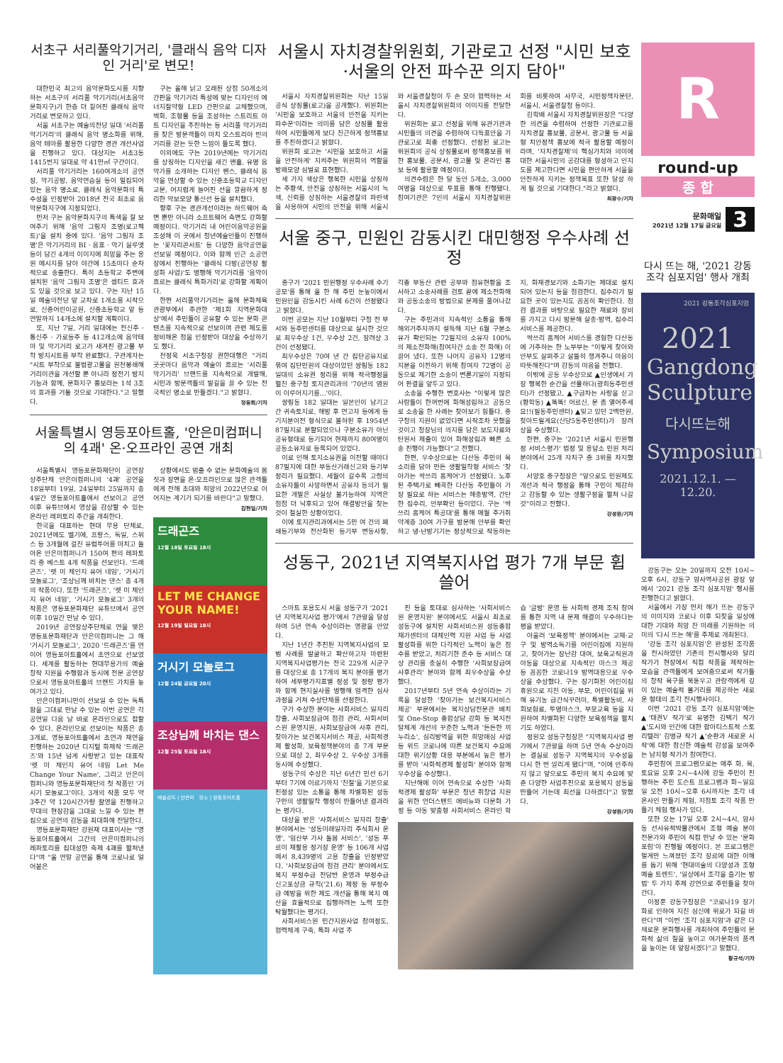서초구 서리풀악기거리, '클래식 음악 디자인 거리'로 변모!
대한민국 최고의 음악문화도시를 지향하는 서초구의 서리풀 악기거리(서초음악문화지구)가 한층 더 짙어진 클래식 음악 거리로 변모하고 있다.
서울 서초구는 예술의전당 일대 '서리풀 악기거리'의 클래식 음악 명소화를 위해, 음악 테마를 활용한 다양한 경관 개선사업을 진행하고 있다. 대상지는 서초3동 1415번지 일대로 약 41만㎡ 구간이다.
서리풀 악기거리는 160여개소의 공연장, 악기공방, 음악연습실 등이 밀집되어있는 음악 명소로, 클래식 음악문화의 특수성을 인정받아 2018년 전국 최초로 음악문화지구에 지정되었다.
먼저 구는 음악문화지구의 특색을 잘 보여주기 위해 '음악 그림자 조명(로고젝트)'을 설치 중에 있다. '음악 그림자 조명'은 악기거리의 BI · 음표 · 악기 실루엣 등이 담긴 4개의 이미지에 희망을 주는 응원 메시지를 담아 야간에 15초마다 순차적으로 송출한다. 특히 초등학교 주변에 설치된 '음악 그림자 조명'은 셉티드 효과도 있을 것으로 보고 있다. 구는 지난 15일 예술의전당 앞 교차로 1개소를 시작으로, 신중어린이공원, 신중초등학교 앞 등 연말까지 14개소에 설치할 계획이다.
또, 지난 7일, 거리 일대에는 전신주 · 통신주 · 가로등주 등 412개소에 음악테마 및 악기거리 로고가 새겨진 광고물 부착 방지시트를 부착 완료했다. 구관계자는 "시트 부착으로 불법광고물을 원천봉쇄해 거리미관을 개선할 뿐 아니라 정전기 방지 기능과 함께, 문화지구 홍보라는 1석 3조의 효과를 거둘 것으로 기대한다."고 말했다.
구는 올해 낡고 오래된 상점 50개소의 간판을 악기거리 특성에 맞는 디자인의 에너지절약형 LED 간판으로 교체했으며, 벽화, 조형물 등을 조성하는 스트리트 아트 디자인을 추진하는 등 서리풀 악기거리를 찾은 방문객들이 마치 오스트리아 빈의 거리를 걷는 듯한 느낌이 들도록 했다.
이외에도 구는 2019년에는 악기거리를 상징하는 디자인을 새긴 맨홀, 유명 음악가를 소개하는 디자인 펜스, 클래식 음악을 연상할 수 있는 신중초등학교 디자인 교문, 어지럽게 늘어진 선을 깔끔하게 정리한 악보모양 통신선 등을 설치했다.
향후 구는 경관개선이라는 하드웨어 측면 뿐만 아니라 소프트웨어 측면도 강화할 예정이다. 악기거리 내 어린이음악공원을 조성해 이 곳에서 청년예술인들이 진행하는 '꽃자리콘서트' 등 다양한 음악공연을 선보일 예정이다. 이와 함께 인근 소공연장에서 진행하는 '클래식 다방(공연장 활성화 사업)'도 병행해 악기거리를 '음악이 흐르는 클래식 특화거리'로 강화할 계획이다.
한편 서리풀악기거리는 올해 문화체육관광부에서 주관한 '제1회 지역문화대상'에서 주민들이 공유할 수 있는 문화 콘텐츠를 지속적으로 선보이며 관련 제도를 정비해온 점을 인정받아 대상을 수상하기도 했다.
천정욱 서초구청장 권한대행은 "거리 곳곳마다 음악과 예술이 흐르는 '서리풀 악기거리' 브랜드를 지속적으로 개발해, 시민과 방문객들의 발길을 끌 수 있는 전국적인 명소로 만들겠다."고 밝혔다.
정동희/기자
서울특별시 영등포아트홀, '안은미컴퍼니의 4괘' 온·오프라인 공연 개최
서울특별시 영등포문화재단이 공연장 상주단체 안은미컴퍼니의 '4괘' 공연을 18일부터 19일, 24일부터 25일까지 총 4일간 영등포아트홀에서 선보이고 공연 이후 유튜브에서 영상을 감상할 수 있는 온라인 레퍼토리 주간을 개최한다.
한국을 대표하는 현대 무용 단체로, 2021년에도 벨기에, 프랑스, 독일, 스위스 등 3개월에 걸친 유럽투어를 마치고 돌아온 안은미컴퍼니가 150여 편의 레파토리 중 베스트 4개 작품을 선보인다. '드래곤즈', '렛 미 체인지 유어 네임', '거시기 모놀로그', '조상님께 바치는 댄스' 총 4개의 작품이다. 또한 '드래곤즈', '렛 미 체인지 유어 네임', '거시기 모놀로그' 3개의 작품은 영등포문화재단 유튜브에서 공연 이후 10일간 만날 수 있다.
2019년 공연장상주단체로 연을 맺은 영등포문화재단과 안은미컴퍼니는 그 해 '거시기 모놀로그', 2020 '드래곤즈'를 연이어 영등포아트홀에서 초연으로 선보였다. 세계를 활동하는 현대무용가의 예술 창작 지원을 수행함과 동시에 전문 공연장으로서 영등포아트홀의 브랜드 가치를 높여가고 있다.
안은미컴퍼니만이 선보일 수 있는 독특함을 그대로 만날 수 있는 이번 공연은 각 공연일 다음 날 바로 온라인으로도 접할 수 있다. 온라인으로 선보이는 작품은 총 3개로, 영등포아트홀에서 초연과 재연을 진행하는 2020년 디지털 화제작 '드래곤즈'와 15년 넘게 사랑받고 있는 대표작 '렛 미 체인지 유어 네임 Let Me Change Your Name', 그리고 안은미컴퍼니와 영등포문화재단의 첫 작품인 '거시기 모놀로그'이다. 3개의 작품 모두 약 3주간 약 120시간가량 촬영을 진행하고 무대의 현장감을 그대로 느낄 수 있는 편집으로 공연의 감동을 최대화해 전달한다.
영등포문화재단 강원재 대표이사는 "영등포아트홀에서 그간의 안은미컴퍼니의 레파토리를 집대성한 축제 4괘를 펼쳐낸다"며 "올 연말 공연을 통해 코로나로 얼어붙은
상황에서도 멈출 수 없는 문화예술의 몸짓과 장면을 온·오프라인으로 많은 관객들에게 전해 초대와 희망의 2022년으로 이어지는 계기가 되기를 바란다"고 말했다.
김현일/기자
드래곤즈
12월 18일 토요일 18시
LET ME CHANGE YOUR NAME!
12월 19일 일요일 18시
거시기 모놀로그
12월 24일 금요일 20시
조상님께 바치는 댄스
12월 25일 토요일 18시
예술감독 | 안은미 장소 | 영등포아트홀
서울시 자치경찰위원회, 기관로고 선정 "시민 보호·서울의 안전 파수꾼 의지 담아"
서울시 자치경찰위원회는 지난 15일 공식 상징물(로고)을 공개했다. 위원회는 '시민을 보호하고 서울의 안전을 지키는 파수꾼'이라는 의미를 담은 상징물 활용하여 시민들에게 보다 친근하게 정책홍보를 추진하겠다고 밝혔다.
위원회 로고는 '시민을 보호하고 서울을 안전하게' 지켜주는 위원회의 역할을 방패모양 심벌로 표현했다.
세 가지 색상은 행복한 시민을 상징하는 주황색, 안전을 상징하는 서울시의 녹색, 신뢰를 상징하는 서울경찰의 파란색을 사용하여 시민의 안전을 위해 서울시와 서울경찰청이 두 손 모아 협력하는 서울시 자치경찰위원회의 이미지를 전달한다.
위원회는 로고 선정을 위해 유관기관과 시민들의 의견을 수렴하여 다득표안을 기관로고로 최종 선정했다. 선정된 로고는 위원회의 공식 상징물로써 정책홍보를 위한 홍보물, 공문서, 광고물 및 온라인 홍보 등에 활용할 예정이다.
의견수렴은 한 달 동안 5개소, 3,000여명을 대상으로 투표를 통해 진행됐다. 참여기관은 7인의 서울시 자치경찰위원회를 비롯하여 사무국, 시민정책자문단, 서울시, 서울경찰청 등이다.
김학배 서울시 자치경찰위원장은 "다양한 의견을 수렴하여 선정한 기관로고를 자치경찰 홍보물, 공문서, 광고물 등 서울형 치안정책 홍보에 적극 활용할 예정이라며, '자치경찰제'의 핵심가치와 의미에 대한 서울시민의 공감대를 형성하고 인지도를 제고한다면 시민을 편안하게 서울을 안전하게 지키는 정책목표 또한 달성 하게 될 것으로 기대한다."라고 밝혔다.
최광수/기자
서울 중구, 민원인 감동시킨 대민행정 우수사례 선정
중구가 '2021 민원행정 우수사례 수기 공모'를 통해 올 한 해 주민 눈높이에서 민원인을 감동시킨 사례 6건이 선정됐다고 밝혔다.
이번 공모는 지난 10월부터 구청 전 부서와 동주민센터를 대상으로 실시한 것으로 최우수상 1건, 우수상 2건, 장려상 3건이 선정됐다.
최우수상은 70여 년 간 집단공유지로 묶여 집단민원의 대상이었던 쌍림동 182 일대의 소유권 정리를 위해 적극행정을 펼친 중구청 토지관리과의 '70년의 염원이 이루어지기를...'이다.
쌍림동 182 일대는 일본인이 남기고 간 귀속토지로, 해방 후 연고자 등에게 등기지분이전 형식으로 불하된 후 1954년 87필지로 분할되었으나 구분소유가 아닌 공유형태로 등기되어 현재까지 80여명이 공동소유자로 등록되어 있었다.
이로 인해 토지소유권을 이전할 때마다 87필지에 대한 부동산거래신고와 등기부정리가 필요했다. 세월이 갈수록 고령의 소유자들이 사망하면서 공유자 동의가 필요한 개발은 사실상 불가능하여 지역은 점점 더 낙후되고 있어 해결방안을 찾는 것이 절실한 상황이었다.
이에 토지관리과에서는 5만 여 건의 폐쇄등기부와 전산화된 등기부 변동사항, 각종 부동산 관련 공부와 점유현황을 조사하고 소송사례를 검토 끝에 제소전화해와 공동소송의 방법으로 문제를 풀어나갔다.
구는 주민과의 지속적인 소통을 통해 해외거주자까지 설득해 지난 6월 구분소유가 확인되는 72필지의 소유자 100%의 제소전화해(참여자간 소송 전 화해) 이끌어 냈다. 또한 나머지 공유자 12명의 지분을 이전하기 위해 참여자 72명이 공동으로 제기한 소송이 변론기일이 지정되어 판결을 앞두고 있다.
소송을 수행한 변호사는 "이렇게 많은 사람들이 한꺼번에 화해성립하고 공동으로 소송을 한 사례는 찾아보기 힘들다. 중구청의 지원이 없었다면 시작조차 못했을 것이고 청장님의 의지를 담은 보도자료와 탄원서 제출이 있어 화해성립과 빠른 소송 진행이 가능했다"고 전했다.
한편, 우수상으로는 다산동 주민의 목소리를 담아 만든 생활밀착형 서비스 '찾아가는 싹쓰리 홈케어'가 선정됐다. 노후된 주택가로 빼곡한 다산동 주민들이 가장 필요로 하는 서비스는 해충방역, 간단한 집수리, 안부확인 등이었다. 구는 '싹쓰리 홈케어 특공대'를 통해 매월 주거취약계층 30여 가구를 방문해 안부를 확인하고 냉·난방기기는 정상적으로 작동하는지, 화재경보기와 소화기는 제대로 설치되어 있는지 등을 점검한다. 집수리가 필요한 곳이 있는지도 꼼꼼히 확인한다. 점검 결과를 바탕으로 필요한 재료와 장비를 가지고 다시 방문해 살충·방역, 집수리 서비스를 제공한다.
싹쓰리 홈케어 서비스를 경험한 다산동에 거주하는 한 노부부는 "이렇게 찾아와 안부도 살펴주고 살뜰히 챙겨주니 마음이 따뜻해진다"며 감동의 마음을 전했다.
이밖에 공동 우수상으로 ▲인생에서 가장 행복한 순간을 선물하다(광희동주민센터)가 선정됐고, ▲구급차는 사랑을 싣고(황학동) ▲똑똑! 어르신, 문 좀 열어주세요!!(필동주민센터) ▲잊고 있던 2백만원, 찾아드릴게요(신당5동주민센터)가 장려상을 수상했다.
한편, 중구는 '2021년 서울시 민원행정 서비스평가' 법정 및 응답소 민원 처리 분야에서 25개 자치구 중 3위를 차지했다.
서양호 중구청장은 "앞으로도 민원제도 개선과 적극 행정을 통해 구민이 체감하고 감동할 수 있는 생활구정을 펼쳐 나갈 것"이라고 전했다.
강성원/기자
성동구, 2021년 지역복지사업 평가 7개 부문 휩쓸어
스마트 포용도시 서울 성동구가 '2021년 지역복지사업 평가'에서 7관왕을 달성하며 5년 연속 수상이라는 영광을 안았다.
지난 1년간 추진된 지역복지사업의 모범 사례를 발굴하고 확산하고자 마련된 지역복지사업평가는 전국 229개 시군구를 대상으로 총 17개의 복지 분야를 평가하여 세부평가지표별 정성 및 정량 평가와 함께 현지실사를 병행해 엄격한 심사과정을 거쳐 수상단체를 선정한다.
구가 수상한 분야는 사회서비스 일자리 창출, 사회보장급여 점검 관리, 사회서비스원 운영지원, 사회보장급여 사후 관리, 찾아가는 보건복지서비스 제공, 사회적경제 활성화, 보육정책분야의 총 7개 부문으로 대상 2, 최우수상 2, 우수상 3개를 동시에 수상했다.
성동구의 수상은 지난 6년간 민선 6기부터 7기에 이르기까지 '친절'을 기본으로 진정성 있는 소통을 통해 차별화된 성동구만의 생활밀착 행정이 만들어낸 결과라는 평가다.
대상을 받은 '사회서비스 일자리 창출' 분야에서는 '성동미래일자리 주식회사 운영', '임산부 가사 돌봄 서비스', '성동 푸르미 재활용 정거장 운영' 등 106개 사업에서 8,439명의 고용 창출을 인정받았다. '사회보장급여 점검 관리' 분야에서도 복지 부정수급 전담반 운영과 부정수급 신고포상금 규칙('21.6) 제정 등 부정수급 예방을 위한 제도 개선을 통해 복지 예산을 효율적으로 집행하려는 노력 또한 탁월했다는 평가다.
사회서비스원 민간지원사업 참여정도, 협력체계 구축, 특화 사업 추
진 등을 토대로 심사하는 '사회서비스원 운영지원' 분야에서도 서울시 최초로 성동구에 설치된 사회서비스원 성동종합재가센터의 대체인력 지원 사업 등 사업 활성화를 위한 다각적인 노력이 높은 점수를 받았고, 처리기한 준수 등 서비스 대상 관리를 충실히 수행한 '사회보장급여 사후관리' 분야와 함께 최우수상을 수상했다.
2017년부터 5년 연속 수상이라는 기록을 달성한 '찾아가는 보건복지서비스 제공' 부문에서는 복지상담전문관 배치 및 One-Stop 종합상담 강화 등 복지전달체계 개선의 꾸준한 노력과 '든든한 끼 누리소', 심리방역을 위한 희망애심 사업 등 위드 코로나에 따른 보건복지 수요에 대한 위기상황 대응 부분에서 높은 평가를 받아 '사회적경제 활성화' 분야와 함께 우수상을 수상했다.
지난해에 이어 연속으로 수상한 '사회적경제 활성화' 부문은 청년 취창업 지원을 위한 언더스탠드 에비뉴와 다문화 가정 등 아동 맞춤형 사회서비스 온라인 학습 '글방' 운영 등 사회적 경제 조직 참여를 통한 지역 내 문제 해결이 우수하다는 평을 받았다.
아울러 '보육정책' 분야에서는 교재·교구 및 방역소독기를 어린이집에 지원하고, 찾아가는 장난감 대여, 보육교직원과 아동을 대상으로 지속적인 마스크 제공 등 꼼꼼한 코로나19 방역대응으로 우수상을 수상했다. 구는 장기화된 어린이집 휴원으로 지친 아동, 부모, 어린이집을 위해 유기농 급간식꾸러미, 특별활동비, 사회보험료, 투명마스크, 부모교육 등을 지원하여 차별화된 다양한 보육정책을 펼치기도 하였다.
정원오 성동구청장은 "지역복지사업 평가에서 7관왕을 하며 5년 연속 수상이라는 결실로 성동구 지역복지의 우수성을 다시 한 번 알리게 됐다"며, "이에 안주하지 않고 앞으로도 주민의 복지 수요에 맞춘 다양한 사업추진으로 포용복지 성동을 만들어 가는데 최선을 다하겠다"고 말했다.
강성원/기자
R
round-up
종 합
문화매일
2021년 12월 17일 금요일
3
다시 뜨는 해, '2021 강동 조각 심포지엄' 행사 개최
2021 강동조각심포지엄
2021
Gangdong Sculpture
다시뜨는해
Symposium
2021.12.1. — 12.20.
강동구는 오는 20일까지 오전 10시~오후 6시, 강동구 암사역사공원 광장 앞에서 '2021 강동 조각 심포지엄' 행사를 진행한다고 밝혔다.
서울에서 가장 먼저 해가 뜨는 강동구의 이미지와 코로나 이후 되찾을 일상에 대한 기대와 희망 찬 미래를 기원하는 의미의 '다시 뜨는 해'를 주제로 개최된다.
'강동 조각 심포지엄'은 완성된 조각품을 전시하였던 기존의 전시행사와 달리 작가가 현장에서 직접 작품을 제작하는 모습을 관객들에게 보여줌으로써 작가들의 창작 욕구를 북돋우고 관람객에게 깊이 있는 예술적 볼거리를 제공하는 새로운 형태의 조각 전시행사이다.
이번 '2021 강동 조각 심포지엄'에는 ▲'태권V 작가'로 유명한 김택기 작가 ▲'도시와 인간에 대한 팝아티스트적 스토리텔러' 김병규 작가 ▲'순환과 새로운 시작'에 대한 참신한 예술적 감성을 보여주는 남지형 작가가 참여한다.
주민참여 프로그램으로는 매주 화, 목, 토요일 오후 2시~4시에 강동 주민이 진행하는 주민 도슨트 프로그램과 화~일요일 오전 10시~오후 6시까지는 조각 네온사인 만들기 체험, 지점토 조각 작품 만들기 체험 행사가 있다.
또한 오는 17일 오후 2시~4시, 암사동 선사유적박물관에서 조형 예술 분야 전문가와 주민이 직접 만날 수 있는 '문화포럼'이 진행될 예정이다. 본 프로그램은 멀게만 느껴졌던 조각 장르에 대한 이해를 돕기 위해 '현대미술의 다양성과 조형예술 트렌드', '일상에서 조각을 즐기는 방법' 두 가지 주제 강연으로 주민들을 찾아간다.
이정훈 강동구청장은 "코로나19 장기화로 인하여 지친 심신에 위로가 되길 바란다"며 "이번 '조각 심포지엄'과 같은 다채로운 문화행사를 개최하여 주민들의 문화적 삶의 질을 높이고 여가문화의 품격을 높이는 데 앞장서겠다"고 말했다.
황규석/기자